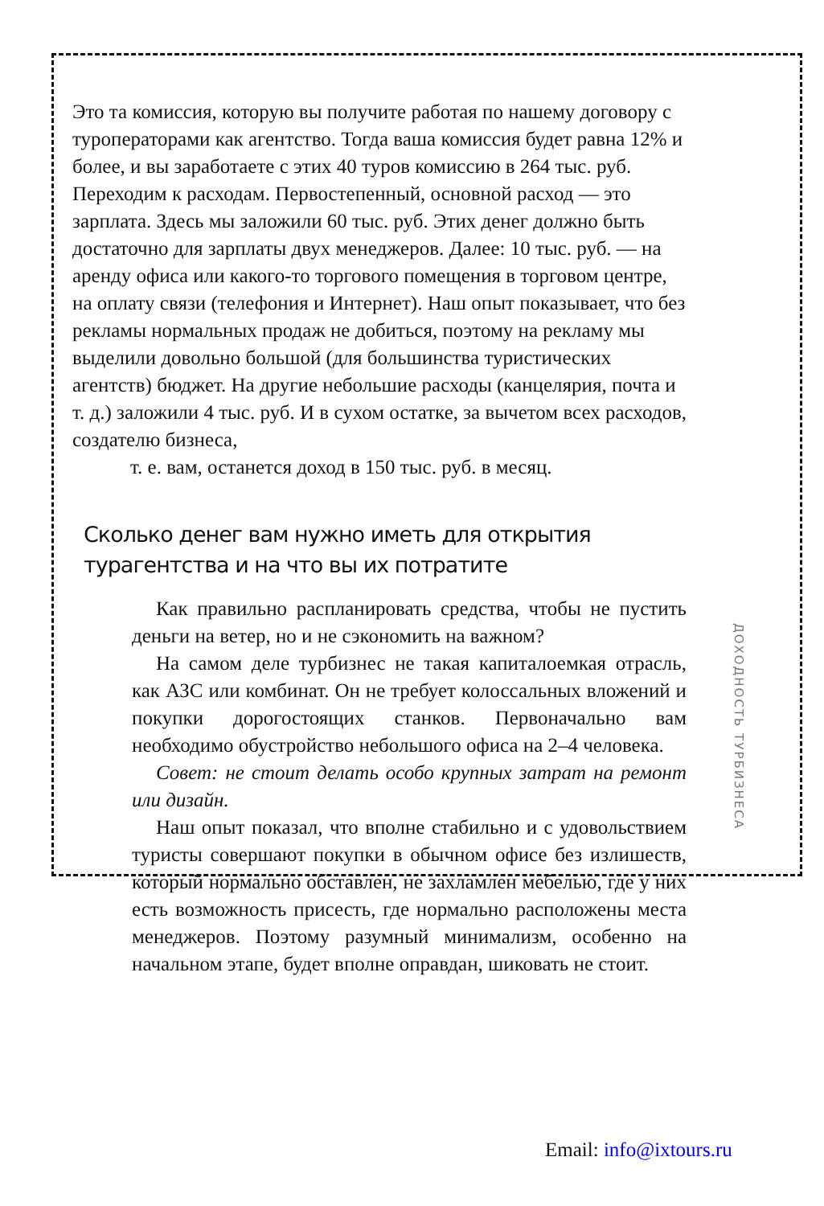Это та комиссия, которую вы получите работая по нашему договору с туроператорами как агентство. Тогда ваша комиссия будет равна 12% и более, и вы заработаете с этих 40 туров комиссию в 264 тыс. руб. Переходим к расходам. Первостепенный, основной расход — это зарплата. Здесь мы заложили 60 тыс. руб. Этих денег должно быть достаточно для зарплаты двух менеджеров. Далее: 10 тыс. руб. — на аренду офиса или какого-то торгового помещения в торговом центре, на оплату связи (телефония и Интернет). Наш опыт показывает, что без рекламы нормальных продаж не добиться, поэтому на рекламу мы выделили довольно большой (для большинства туристических агентств) бюджет. На другие небольшие расходы (канцелярия, почта и т. д.) заложили 4 тыс. руб. И в сухом остатке, за вычетом всех расходов, создателю бизнеса,
т. е. вам, останется доход в 150 тыс. руб. в месяц.
Сколько денег вам нужно иметь для открытия турагентства и на что вы их потратите
Как правильно распланировать средства, чтобы не пустить деньги на ветер, но и не сэкономить на важном?
На самом деле турбизнес не такая капиталоемкая отрасль, как АЗС или комбинат. Он не требует колоссальных вложений и покупки дорогостоящих станков. Первоначально вам необходимо обустройство небольшого офиса на 2–4 человека.
Совет: не стоит делать особо крупных затрат на ремонт или дизайн.
Наш опыт показал, что вполне стабильно и с удовольствием туристы совершают покупки в обычном офисе без излишеств, который нормально обставлен, не захламлен мебелью, где у них есть возможность присесть, где нормально расположены места менеджеров. Поэтому разумный минимализм, особенно на начальном этапе, будет вполне оправдан, шиковать не стоит.
ДОХОДНОСТЬ ТУРБИЗНЕСА
Email: info@ixtours.ru